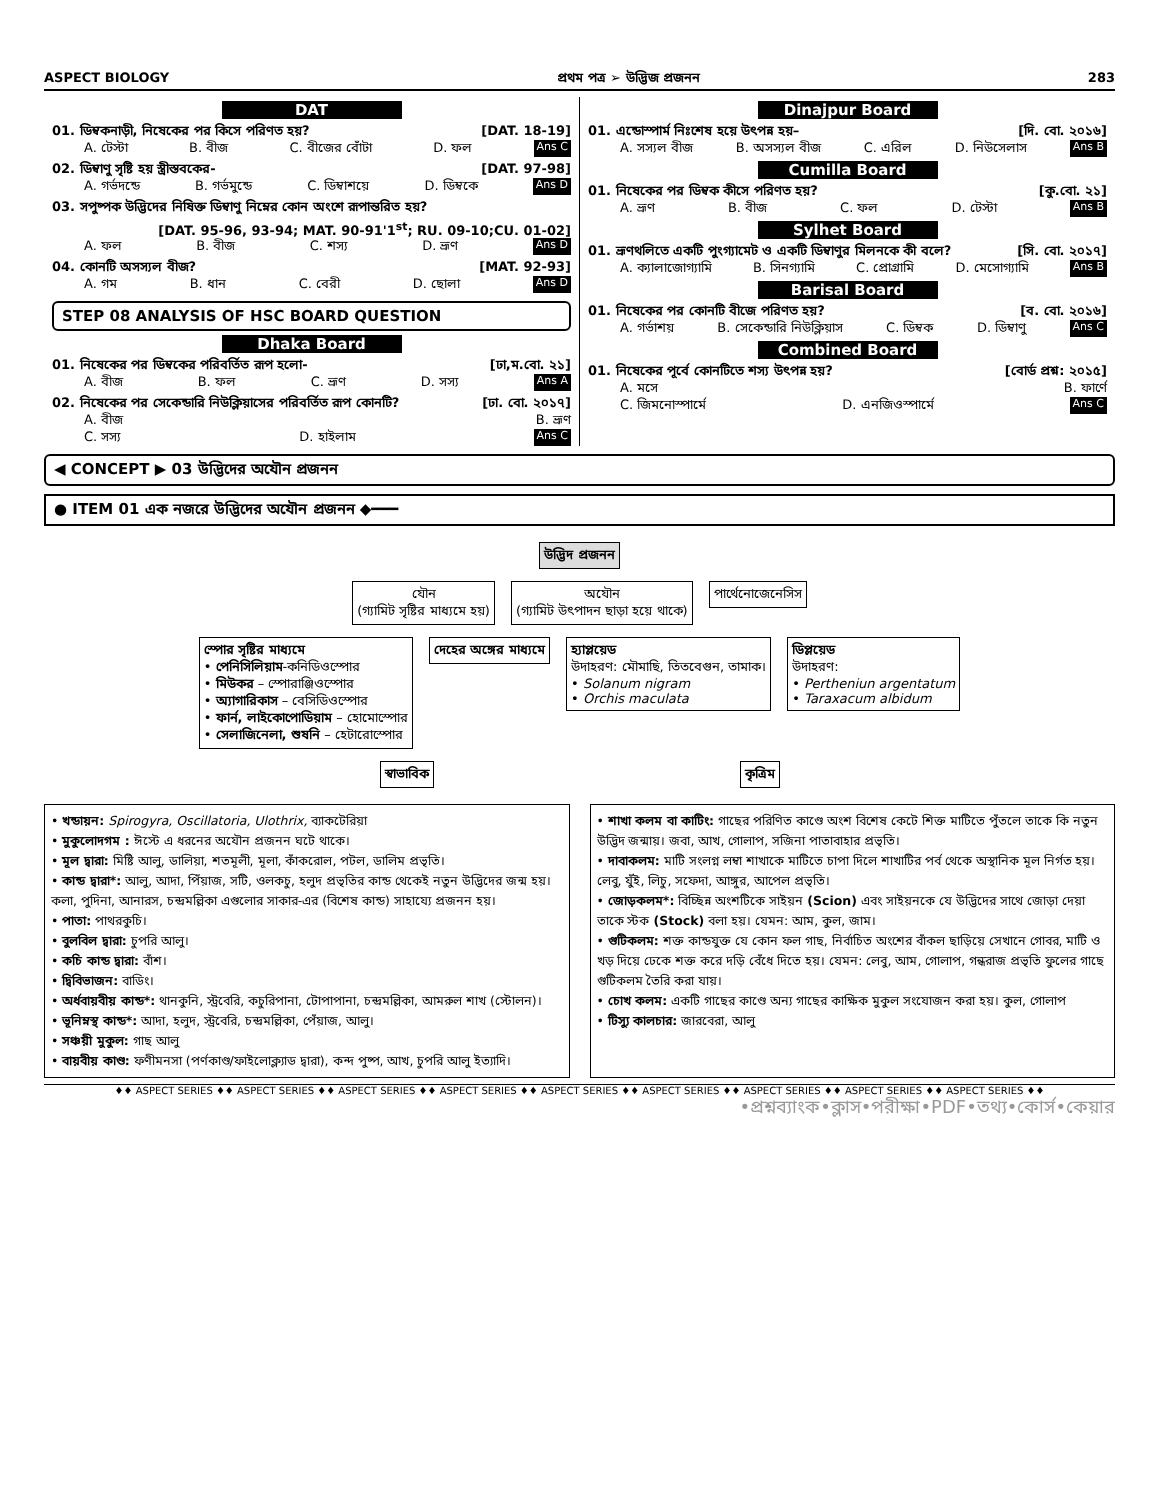ASPECT BIOLOGY প্রথম পত্র ➢ উদ্ভিজ প্রজনন 283
DAT
01. ডিম্বকনাড়ী, নিষেকের পর কিসে পরিণত হয়? [DAT. 18-19]
A. টেস্টা B. বীজ C. বীজের বোঁটা D. ফল Ans C
02. ডিম্বাণু সৃষ্টি হয় স্ত্রীস্তবকের- [DAT. 97-98]
A. গর্ভদন্ডে B. গর্ভমুন্ডে C. ডিম্বাশয়ে D. ডিম্বকে Ans D
03. সপুষ্পক উদ্ভিদের নিষিক্ত ডিম্বাণু নিম্নের কোন অংশে রূপান্তরিত হয়?
[DAT. 95-96, 93-94; MAT. 90-91'1<sup>st</sup>; RU. 09-10;CU. 01-02]
A. ফল B. বীজ C. শস্য D. ভ্রূণ Ans D
04. কোনটি অসস্যল বীজ? [MAT. 92-93]
A. গম B. ধান C. বেরী D. ছোলা Ans D
STEP 08 ANALYSIS OF HSC BOARD QUESTION
Dhaka Board
01. নিষেকের পর ডিম্বকের পরিবর্তিত রূপ হলো- [ঢা,ম.বো. ২১]
A. বীজ B. ফল C. ভ্রূণ D. সস্য Ans A
02. নিষেকের পর সেকেন্ডারি নিউক্লিয়াসের পরিবর্তিত রূপ কোনটি? [ঢা. বো. ২০১৭]
A. বীজ B. ভ্রূণ
C. সস্য D. হাইলাম Ans C
Dinajpur Board
01. এন্ডোস্পার্ম নিঃশেষ হয়ে উৎপন্ন হয়– [দি. বো. ২০১৬]
A. সস্যল বীজ B. অসস্যল বীজ C. এরিল D. নিউসেলাস Ans B
Cumilla Board
01. নিষেকের পর ডিম্বক কীসে পরিণত হয়? [কু.বো. ২১]
A. ভ্রূণ B. বীজ C. ফল D. টেস্টা Ans B
Sylhet Board
01. ভ্রূণথলিতে একটি পুংগ্যামেট ও একটি ডিম্বাণুর মিলনকে কী বলে? [সি. বো. ২০১৭]
A. ক্যালাজোগ্যামি B. সিনগ্যামি C. প্রোগ্রামি D. মেসোগ্যামি Ans B
Barisal Board
01. নিষেকের পর কোনটি বীজে পরিণত হয়? [ব. বো. ২০১৬]
A. গর্ভাশয় B. সেকেন্ডারি নিউক্লিয়াস C. ডিম্বক D. ডিম্বাণু Ans C
Combined Board
01. নিষেকের পূর্বে কোনটিতে শস্য উৎপন্ন হয়? [বোর্ড প্রশ্ন: ২০১৫]
A. মসে B. ফার্ণে
C. জিমনোস্পার্মে D. এনজিওস্পার্মে Ans C
◀ CONCEPT ▶ 03 উদ্ভিদের অযৌন প্রজনন
● ITEM 01 এক নজরে উদ্ভিদের অযৌন প্রজনন ◆━━━
উদ্ভিদ প্রজনন
যৌন
(গ্যামিট সৃষ্টির মাধ্যমে হয়)
অযৌন
(গ্যামিট উৎপাদন ছাড়া হয়ে থাকে)
পার্থেনোজেনেসিস
স্পোর সৃষ্টির মাধ্যমে
• পেনিসিলিয়াম-কনিডিওস্পোর
• মিউকর – স্পোরাঞ্জিওস্পোর
• অ্যাগারিকাস – বেসিডিওস্পোর
• ফার্ন, লাইকোপোডিয়াম – হোমোস্পোর
• সেলাজিনেলা, শুষনি – হেটারোস্পোর
দেহের অঙ্গের মাধ্যমে
হ্যাপ্লয়েড
উদাহরণ: মৌমাছি, তিতবেগুন, তামাক।
• Solanum nigram
• Orchis maculata
ডিপ্লয়েড
উদাহরণ:
• Pertheniun argentatum
• Taraxacum albidum
স্বাভাবিক কৃত্রিম
• খন্ডায়ন: Spirogyra, Oscillatoria, Ulothrix, ব্যাকটেরিয়া
• মুকুলোদগম : ঈস্টে এ ধরনের অযৌন প্রজনন ঘটে থাকে।
• মূল দ্বারা: মিষ্টি আলু, ডালিয়া, শতমূলী, মূলা, কাঁকরোল, পটল, ডালিম প্রভৃতি।
• কান্ড দ্বারা*: আলু, আদা, পিঁয়াজ, সটি, ওলকচু, হলুদ প্রভৃতির কান্ড থেকেই নতুন উদ্ভিদের জন্ম হয়। কলা, পুদিনা, আনারস, চন্দ্রমল্লিকা এগুলোর সাকার-এর (বিশেষ কান্ড) সাহায্যে প্রজনন হয়।
• পাতা: পাথরকুচি।
• বুলবিল দ্বারা: চুপরি আলু।
• কচি কান্ড দ্বারা: বাঁশ।
• দ্বিবিভাজন: বাডিং।
• অর্ধবায়বীয় কান্ড*: থানকুনি, স্ট্রবেরি, কচুরিপানা, টোপাপানা, চন্দ্রমল্লিকা, আমরুল শাখ (স্টোলন)।
• ভূনিম্নস্থ কান্ড*: আদা, হলুদ, স্ট্রবেরি, চন্দ্রমল্লিকা, পেঁয়াজ, আলু।
• সঞ্চয়ী মুকুল: গাছ আলু
• বায়বীয় কাণ্ড: ফণীমনসা (পর্ণকাণ্ড/ফাইলোক্ল্যাড দ্বারা), কন্দ পুষ্প, আখ, চুপরি আলু ইত্যাদি।
• শাখা কলম বা কাটিং: গাছের পরিণিত কাণ্ডে অংশ বিশেষ কেটে শিক্ত মাটিতে পুঁতলে তাকে কি নতুন উদ্ভিদ জন্মায়। জবা, আখ, গোলাপ, সজিনা পাতাবাহার প্রভৃতি।
• দাবাকলম: মাটি সংলগ্ন লম্বা শাখাকে মাটিতে চাপা দিলে শাখাটির পর্ব থেকে অস্থানিক মূল নির্গত হয়। লেবু, যুঁই, লিচু, সফেদা, আঙ্গুর, আপেল প্রভৃতি।
• জোড়কলম*: বিচ্ছিন্ন অংশটিকে সাইয়ন (Scion) এবং সাইয়নকে যে উদ্ভিদের সাথে জোড়া দেয়া তাকে স্টক (Stock) বলা হয়। যেমন: আম, কুল, জাম।
• গুটিকলম: শক্ত কান্ডযুক্ত যে কোন ফল গাছ, নির্বাচিত অংশের বাঁকল ছাড়িয়ে সেখানে গোবর, মাটি ও খড় দিয়ে ঢেকে শক্ত করে দড়ি বেঁধে দিতে হয়। যেমন: লেবু, আম, গোলাপ, গন্ধরাজ প্রভৃতি ফুলের গাছে গুটিকলম তৈরি করা যায়।
• চোখ কলম: একটি গাছের কাণ্ডে অন্য গাছের কাক্ষিক মুকুল সংযোজন করা হয়। কুল, গোলাপ
• টিস্যু কালচার: জারবেরা, আলু
♦♦ ASPECT SERIES ♦♦ ASPECT SERIES ♦♦ ASPECT SERIES ♦♦ ASPECT SERIES ♦♦ ASPECT SERIES ♦♦ ASPECT SERIES ♦♦ ASPECT SERIES ♦♦ ASPECT SERIES ♦♦ ASPECT SERIES ♦♦
•প্রশ্নব্যাংক•ক্লাস•পরীক্ষা•PDF•তথ্য•কোর্স•কেয়ার